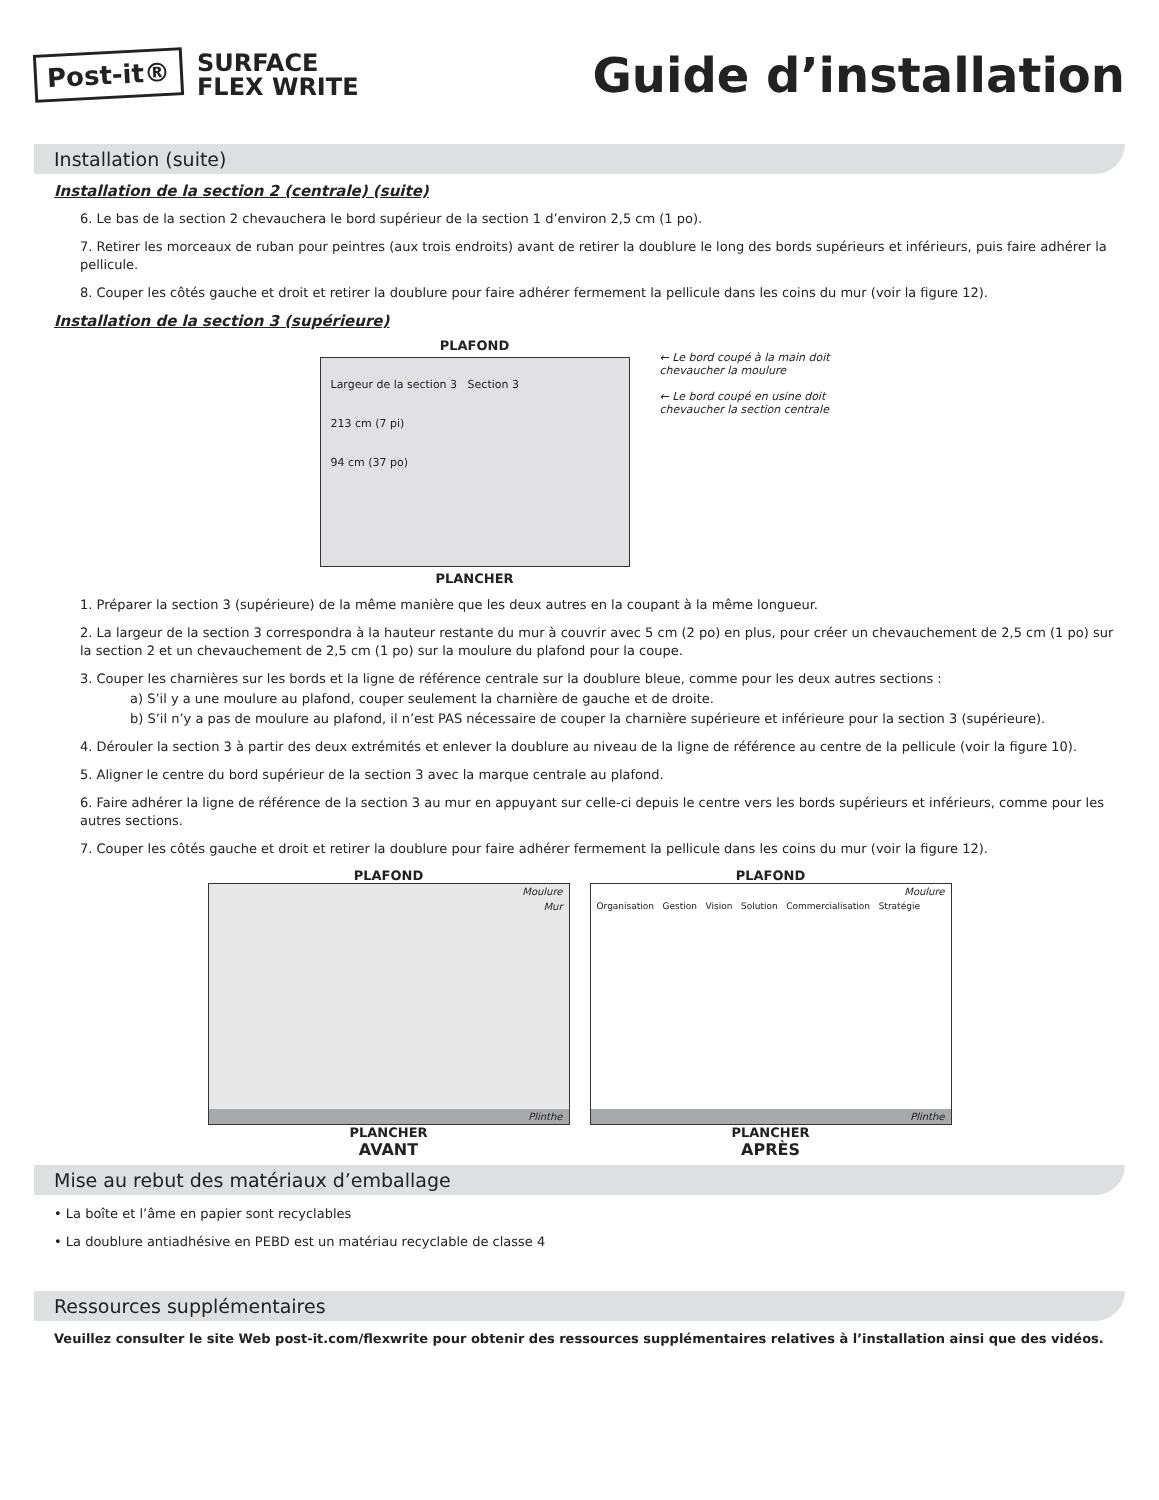Post-it® SURFACE
FLEX WRITE
Guide d’installation
Installation (suite)
Installation de la section 2 (centrale) (suite)
6. Le bas de la section 2 chevauchera le bord supérieur de la section 1 d’environ 2,5 cm (1 po).
7. Retirer les morceaux de ruban pour peintres (aux trois endroits) avant de retirer la doublure le long des bords supérieurs et inférieurs, puis faire adhérer la pellicule.
8. Couper les côtés gauche et droit et retirer la doublure pour faire adhérer fermement la pellicule dans les coins du mur (voir la figure 12).
Installation de la section 3 (supérieure)
PLAFOND
Largeur de la section 3 Section 3
213 cm (7 pi)
94 cm (37 po)
PLANCHER
← Le bord coupé à la main doit chevaucher la moulure
← Le bord coupé en usine doit chevaucher la section centrale
1. Préparer la section 3 (supérieure) de la même manière que les deux autres en la coupant à la même longueur.
2. La largeur de la section 3 correspondra à la hauteur restante du mur à couvrir avec 5 cm (2 po) en plus, pour créer un chevauchement de 2,5 cm (1 po) sur la section 2 et un chevauchement de 2,5 cm (1 po) sur la moulure du plafond pour la coupe.
3. Couper les charnières sur les bords et la ligne de référence centrale sur la doublure bleue, comme pour les deux autres sections :
a) S’il y a une moulure au plafond, couper seulement la charnière de gauche et de droite.
b) S’il n’y a pas de moulure au plafond, il n’est PAS nécessaire de couper la charnière supérieure et inférieure pour la section 3 (supérieure).
4. Dérouler la section 3 à partir des deux extrémités et enlever la doublure au niveau de la ligne de référence au centre de la pellicule (voir la figure 10).
5. Aligner le centre du bord supérieur de la section 3 avec la marque centrale au plafond.
6. Faire adhérer la ligne de référence de la section 3 au mur en appuyant sur celle-ci depuis le centre vers les bords supérieurs et inférieurs, comme pour les autres sections.
7. Couper les côtés gauche et droit et retirer la doublure pour faire adhérer fermement la pellicule dans les coins du mur (voir la figure 12).
PLAFOND
Moulure
Mur
Plinthe
PLANCHER
AVANT
PLAFOND
Moulure
Organisation Gestion Vision Solution Commercialisation Stratégie
Plinthe
PLANCHER
APRÈS
Mise au rebut des matériaux d’emballage
• La boîte et l’âme en papier sont recyclables
• La doublure antiadhésive en PEBD est un matériau recyclable de classe 4
Ressources supplémentaires
Veuillez consulter le site Web post-it.com/flexwrite pour obtenir des ressources supplémentaires relatives à l’installation ainsi que des vidéos.